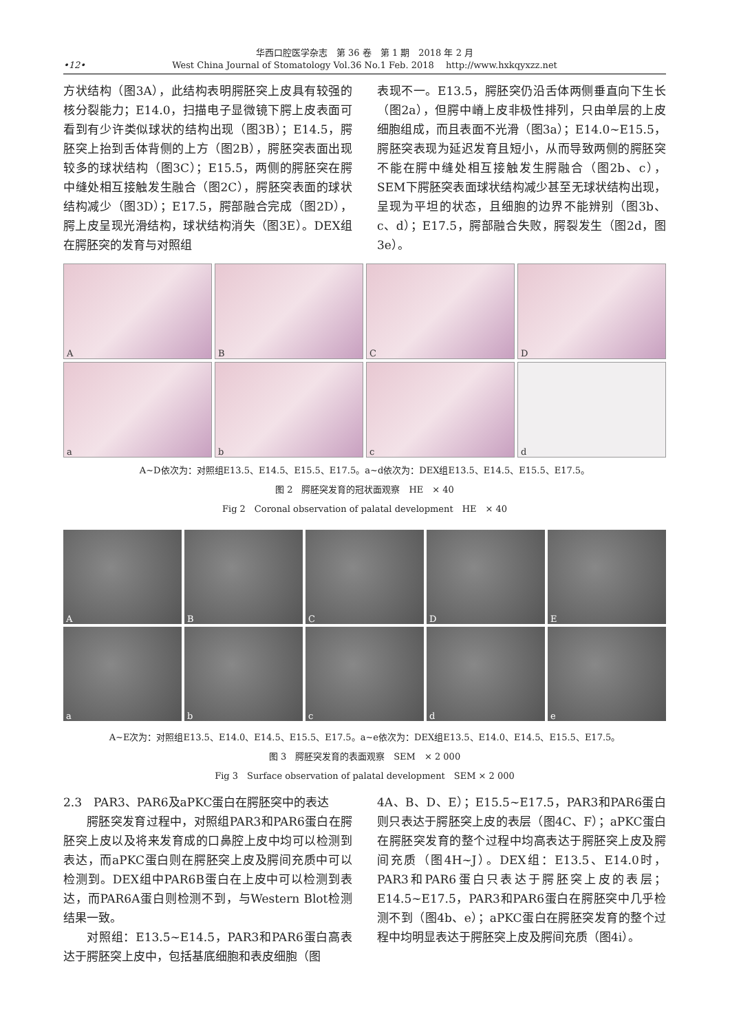华西口腔医学杂志　第 36 卷　第 1 期　2018 年 2 月
West China Journal of Stomatology Vol.36 No.1 Feb. 2018　 http://www.hxkqyxzz.net
•12•
方状结构（图3A），此结构表明腭胚突上皮具有较强的核分裂能力；E14.0，扫描电子显微镜下腭上皮表面可看到有少许类似球状的结构出现（图3B）；E14.5，腭胚突上抬到舌体背侧的上方（图2B），腭胚突表面出现较多的球状结构（图3C）；E15.5，两侧的腭胚突在腭中缝处相互接触发生融合（图2C），腭胚突表面的球状结构减少（图3D）；E17.5，腭部融合完成（图2D），腭上皮呈现光滑结构，球状结构消失（图3E）。DEX组在腭胚突的发育与对照组
表现不一。E13.5，腭胚突仍沿舌体两侧垂直向下生长（图2a），但腭中嵴上皮非极性排列，只由单层的上皮细胞组成，而且表面不光滑（图3a）；E14.0~E15.5，腭胚突表现为延迟发育且短小，从而导致两侧的腭胚突不能在腭中缝处相互接触发生腭融合（图2b、c），SEM下腭胚突表面球状结构减少甚至无球状结构出现，呈现为平坦的状态，且细胞的边界不能辨别（图3b、c、d）；E17.5，腭部融合失败，腭裂发生（图2d，图3e）。
A
B
C
D
a
b
c
d
A~D依次为：对照组E13.5、E14.5、E15.5、E17.5。a~d依次为：DEX组E13.5、E14.5、E15.5、E17.5。
图 2　腭胚突发育的冠状面观察　HE　× 40
Fig 2　Coronal observation of palatal development　HE　× 40
A
B
C
D
E
a
b
c
d
e
A~E次为：对照组E13.5、E14.0、E14.5、E15.5、E17.5。a~e依次为：DEX组E13.5、E14.0、E14.5、E15.5、E17.5。
图 3　腭胚突发育的表面观察　SEM　× 2 000
Fig 3　Surface observation of palatal development　SEM × 2 000
2.3　PAR3、PAR6及aPKC蛋白在腭胚突中的表达
腭胚突发育过程中，对照组PAR3和PAR6蛋白在腭胚突上皮以及将来发育成的口鼻腔上皮中均可以检测到表达，而aPKC蛋白则在腭胚突上皮及腭间充质中可以检测到。DEX组中PAR6B蛋白在上皮中可以检测到表达，而PAR6A蛋白则检测不到，与Western Blot检测结果一致。
对照组：E13.5~E14.5，PAR3和PAR6蛋白高表达于腭胚突上皮中，包括基底细胞和表皮细胞（图
4A、B、D、E）；E15.5~E17.5，PAR3和PAR6蛋白则只表达于腭胚突上皮的表层（图4C、F）；aPKC蛋白在腭胚突发育的整个过程中均高表达于腭胚突上皮及腭间充质（图4H~J）。DEX组：E13.5、E14.0时，PAR3和PAR6蛋白只表达于腭胚突上皮的表层；E14.5~E17.5，PAR3和PAR6蛋白在腭胚突中几乎检测不到（图4b、e）；aPKC蛋白在腭胚突发育的整个过程中均明显表达于腭胚突上皮及腭间充质（图4i）。